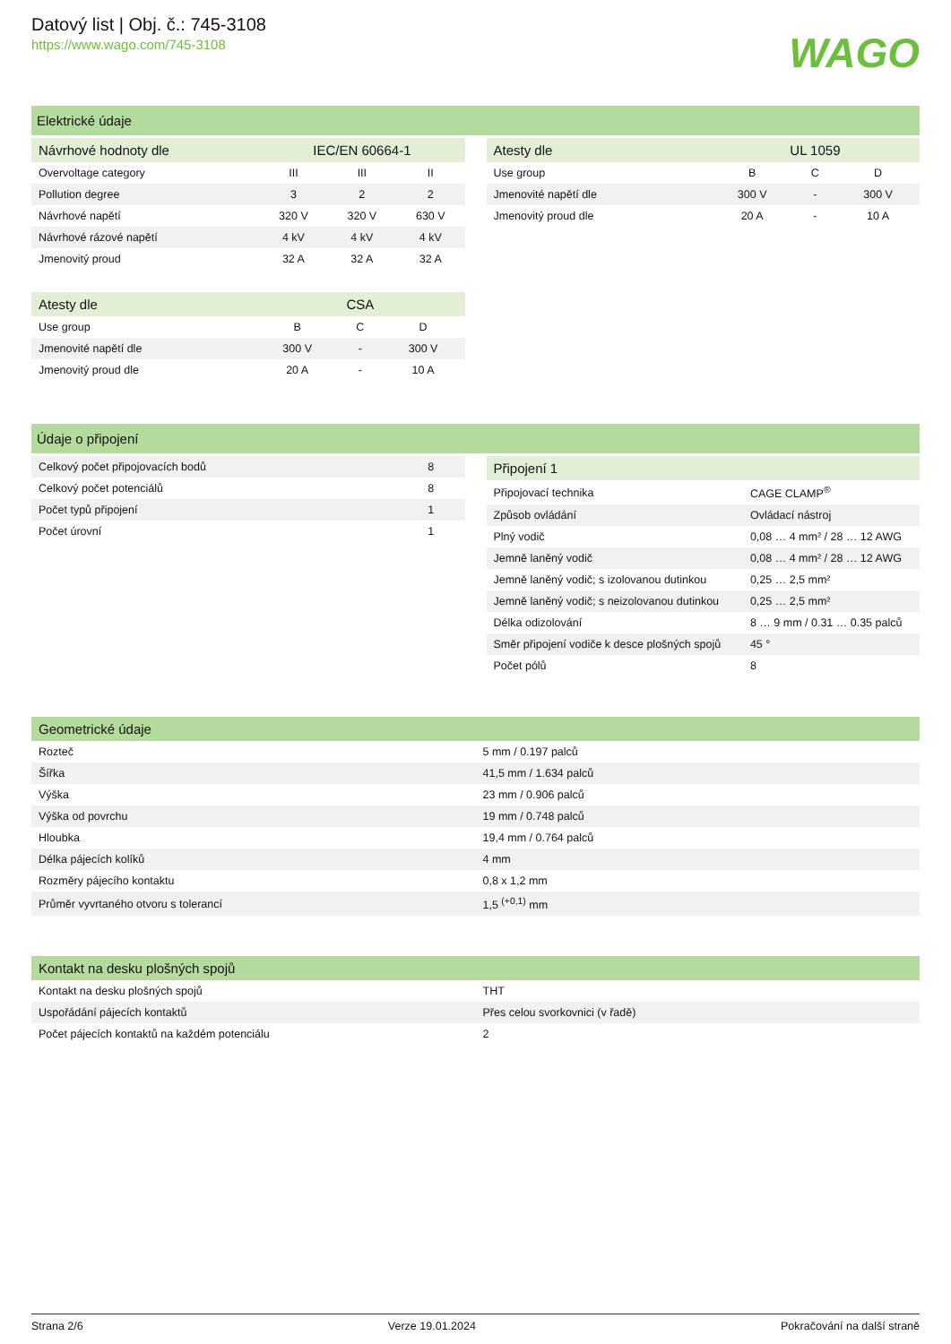Datový list | Obj. č.: 745-3108
https://www.wago.com/745-3108
WAGO
Elektrické údaje
| Návrhové hodnoty dle | IEC/EN 60664-1 | | |
| --- | --- | --- | --- |
| Overvoltage category | III | III | II |
| Pollution degree | 3 | 2 | 2 |
| Návrhové napětí | 320 V | 320 V | 630 V |
| Návrhové rázové napětí | 4 kV | 4 kV | 4 kV |
| Jmenovitý proud | 32 A | 32 A | 32 A |
| Atesty dle | CSA | | |
| --- | --- | --- | --- |
| Use group | B | C | D |
| Jmenovité napětí dle | 300 V | - | 300 V |
| Jmenovitý proud dle | 20 A | - | 10 A |
| Atesty dle | UL 1059 | | |
| --- | --- | --- | --- |
| Use group | B | C | D |
| Jmenovité napětí dle | 300 V | - | 300 V |
| Jmenovitý proud dle | 20 A | - | 10 A |
Údaje o připojení
| Celkový počet připojovacích bodů | 8 |
| Celkový počet potenciálů | 8 |
| Počet typů připojení | 1 |
| Počet úrovní | 1 |
| Připojení 1 | |
| --- | --- |
| Připojovací technika | CAGE CLAMP<sup>®</sup> |
| Způsob ovládání | Ovládací nástroj |
| Plný vodič | 0,08 … 4 mm² / 28 … 12 AWG |
| Jemně laněný vodič | 0,08 … 4 mm² / 28 … 12 AWG |
| Jemně laněný vodič; s izolovanou dutinkou | 0,25 … 2,5 mm² |
| Jemně laněný vodič; s neizolovanou dutinkou | 0,25 … 2,5 mm² |
| Délka odizolování | 8 … 9 mm / 0.31 … 0.35 palců |
| Směr připojení vodiče k desce plošných spojů | 45 ° |
| Počet pólů | 8 |
| Geometrické údaje | |
| --- | --- |
| Rozteč | 5 mm / 0.197 palců |
| Šířka | 41,5 mm / 1.634 palců |
| Výška | 23 mm / 0.906 palců |
| Výška od povrchu | 19 mm / 0.748 palců |
| Hloubka | 19,4 mm / 0.764 palců |
| Délka pájecích kolíků | 4 mm |
| Rozměry pájecího kontaktu | 0,8 x 1,2 mm |
| Průměr vyvrtaného otvoru s tolerancí | 1,5 <sup>(+0,1)</sup> mm |
| Kontakt na desku plošných spojů | |
| --- | --- |
| Kontakt na desku plošných spojů | THT |
| Uspořádání pájecích kontaktů | Přes celou svorkovnici (v řadě) |
| Počet pájecích kontaktů na každém potenciálu | 2 |
Strana 2/6 Verze 19.01.2024 Pokračování na další straně